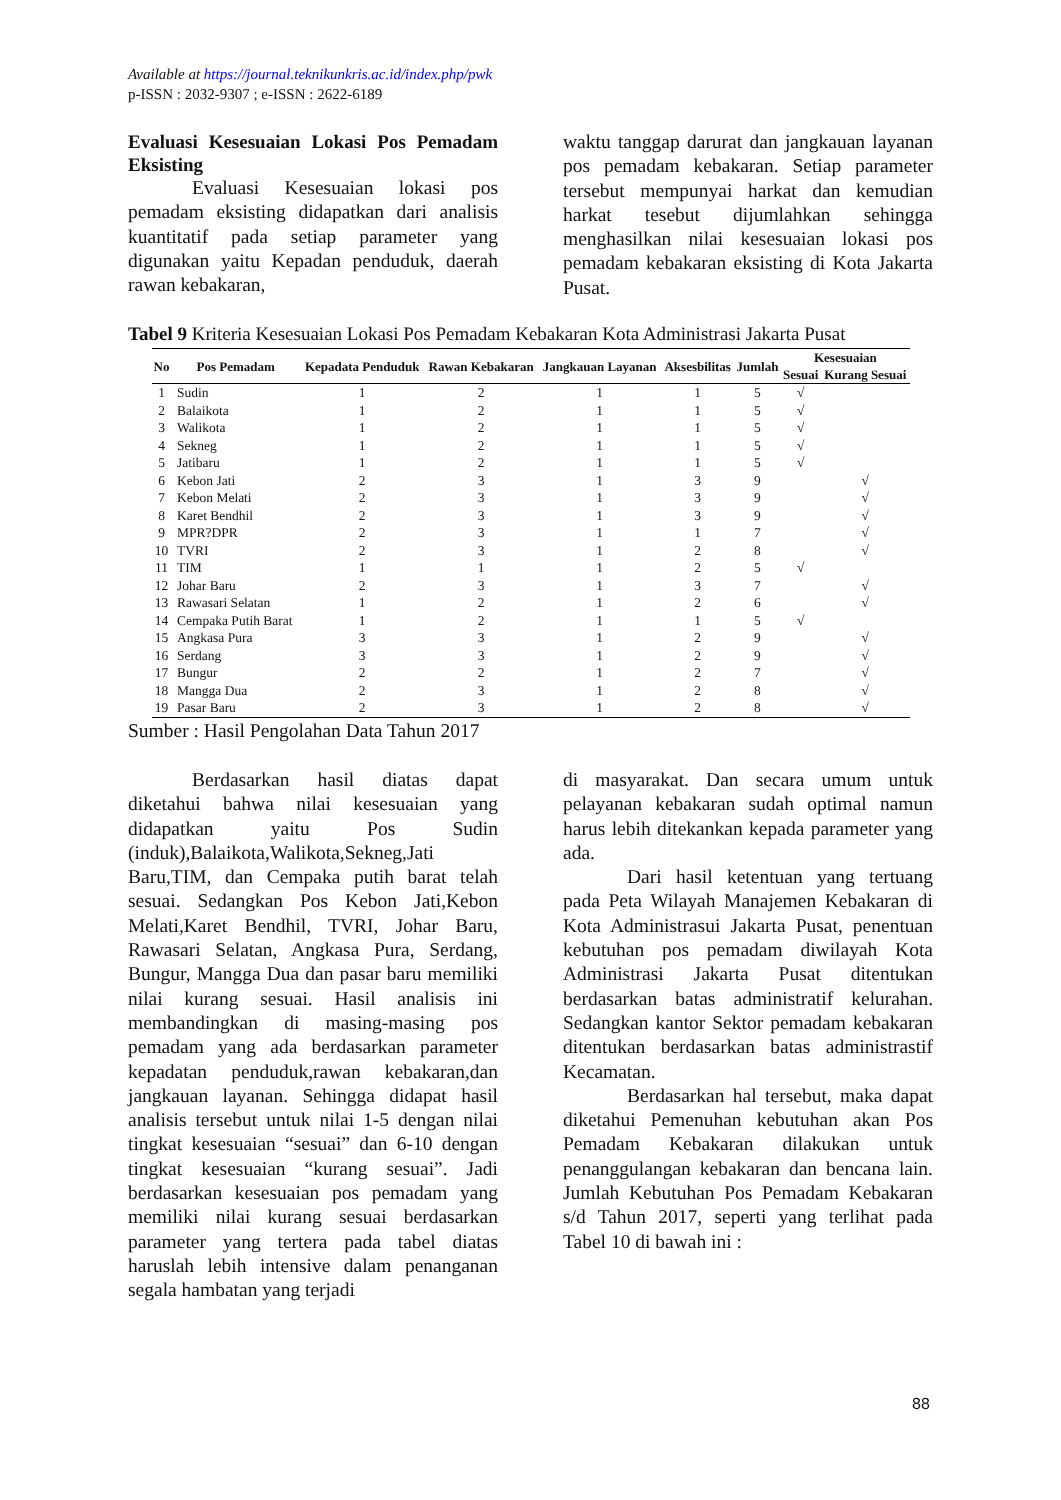Available at https://journal.teknikunkris.ac.id/index.php/pwk
p-ISSN : 2032-9307 ; e-ISSN : 2622-6189
Evaluasi Kesesuaian Lokasi Pos Pemadam Eksisting
Evaluasi Kesesuaian lokasi pos pemadam eksisting didapatkan dari analisis kuantitatif pada setiap parameter yang digunakan yaitu Kepadan penduduk, daerah rawan kebakaran,
waktu tanggap darurat dan jangkauan layanan pos pemadam kebakaran. Setiap parameter tersebut mempunyai harkat dan kemudian harkat tesebut dijumlahkan sehingga menghasilkan nilai kesesuaian lokasi pos pemadam kebakaran eksisting di Kota Jakarta Pusat.
Tabel 9 Kriteria Kesesuaian Lokasi Pos Pemadam Kebakaran Kota Administrasi Jakarta Pusat
| No | Pos Pemadam | Kepadata Penduduk | Rawan Kebakaran | Jangkauan Layanan | Aksesbilitas | Jumlah | Kesesuaian | |
| --- | --- | --- | --- | --- | --- | --- | --- | --- |
| | | | | | | | Sesuai | Kurang Sesuai |
| 1 | Sudin | 1 | 2 | 1 | 1 | 5 | √ | |
| 2 | Balaikota | 1 | 2 | 1 | 1 | 5 | √ | |
| 3 | Walikota | 1 | 2 | 1 | 1 | 5 | √ | |
| 4 | Sekneg | 1 | 2 | 1 | 1 | 5 | √ | |
| 5 | Jatibaru | 1 | 2 | 1 | 1 | 5 | √ | |
| 6 | Kebon Jati | 2 | 3 | 1 | 3 | 9 | | √ |
| 7 | Kebon Melati | 2 | 3 | 1 | 3 | 9 | | √ |
| 8 | Karet Bendhil | 2 | 3 | 1 | 3 | 9 | | √ |
| 9 | MPR?DPR | 2 | 3 | 1 | 1 | 7 | | √ |
| 10 | TVRI | 2 | 3 | 1 | 2 | 8 | | √ |
| 11 | TIM | 1 | 1 | 1 | 2 | 5 | √ | |
| 12 | Johar Baru | 2 | 3 | 1 | 3 | 7 | | √ |
| 13 | Rawasari Selatan | 1 | 2 | 1 | 2 | 6 | | √ |
| 14 | Cempaka Putih Barat | 1 | 2 | 1 | 1 | 5 | √ | |
| 15 | Angkasa Pura | 3 | 3 | 1 | 2 | 9 | | √ |
| 16 | Serdang | 3 | 3 | 1 | 2 | 9 | | √ |
| 17 | Bungur | 2 | 2 | 1 | 2 | 7 | | √ |
| 18 | Mangga Dua | 2 | 3 | 1 | 2 | 8 | | √ |
| 19 | Pasar Baru | 2 | 3 | 1 | 2 | 8 | | √ |
Sumber : Hasil Pengolahan Data Tahun 2017
Berdasarkan hasil diatas dapat diketahui bahwa nilai kesesuaian yang didapatkan yaitu Pos Sudin (induk),Balaikota,Walikota,Sekneg,Jati Baru,TIM, dan Cempaka putih barat telah sesuai. Sedangkan Pos Kebon Jati,Kebon Melati,Karet Bendhil, TVRI, Johar Baru, Rawasari Selatan, Angkasa Pura, Serdang, Bungur, Mangga Dua dan pasar baru memiliki nilai kurang sesuai. Hasil analisis ini membandingkan di masing-masing pos pemadam yang ada berdasarkan parameter kepadatan penduduk,rawan kebakaran,dan jangkauan layanan. Sehingga didapat hasil analisis tersebut untuk nilai 1-5 dengan nilai tingkat kesesuaian “sesuai” dan 6-10 dengan tingkat kesesuaian “kurang sesuai”. Jadi berdasarkan kesesuaian pos pemadam yang memiliki nilai kurang sesuai berdasarkan parameter yang tertera pada tabel diatas haruslah lebih intensive dalam penanganan segala hambatan yang terjadi
di masyarakat. Dan secara umum untuk pelayanan kebakaran sudah optimal namun harus lebih ditekankan kepada parameter yang ada.
Dari hasil ketentuan yang tertuang pada Peta Wilayah Manajemen Kebakaran di Kota Administrasui Jakarta Pusat, penentuan kebutuhan pos pemadam diwilayah Kota Administrasi Jakarta Pusat ditentukan berdasarkan batas administratif kelurahan. Sedangkan kantor Sektor pemadam kebakaran ditentukan berdasarkan batas administrastif Kecamatan.
Berdasarkan hal tersebut, maka dapat diketahui Pemenuhan kebutuhan akan Pos Pemadam Kebakaran dilakukan untuk penanggulangan kebakaran dan bencana lain. Jumlah Kebutuhan Pos Pemadam Kebakaran s/d Tahun 2017, seperti yang terlihat pada Tabel 10 di bawah ini :
88